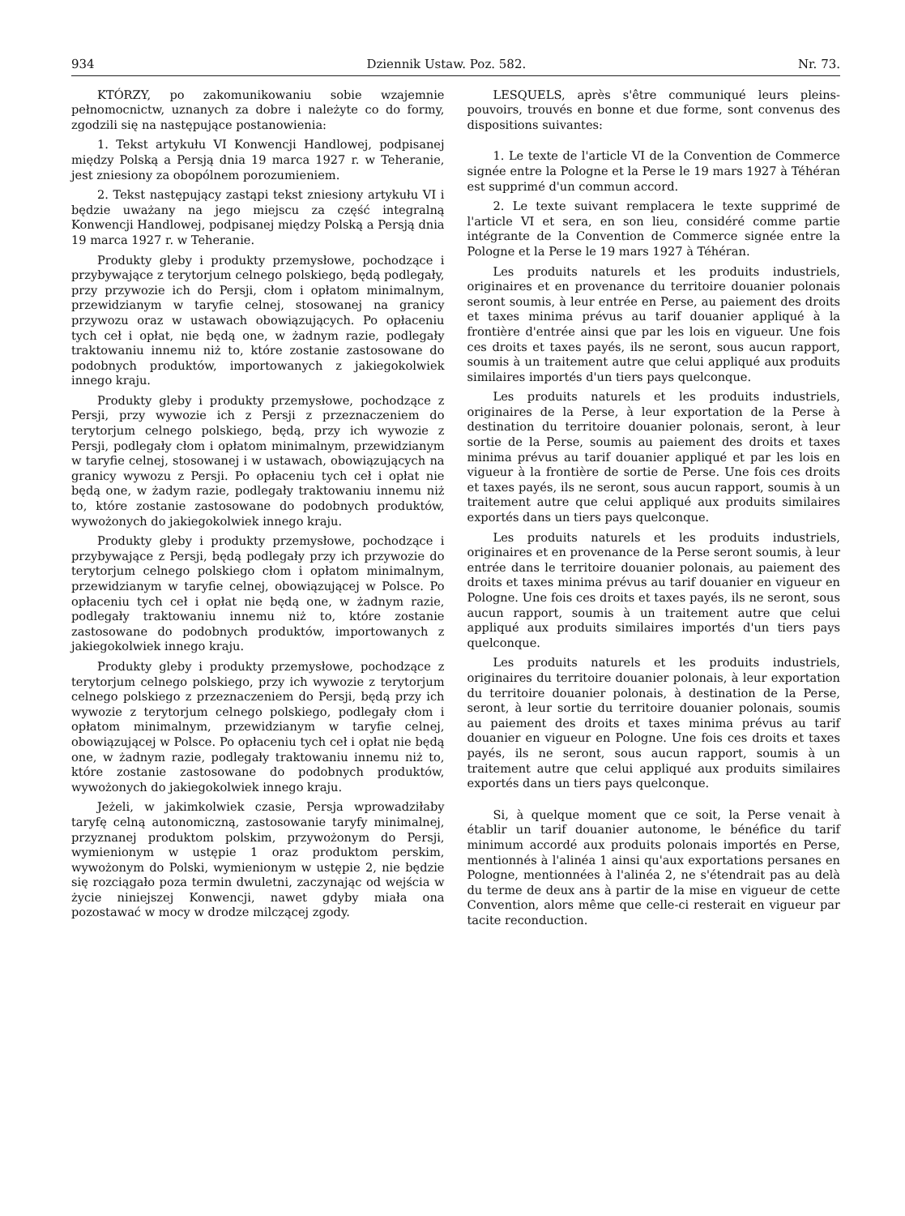934 Dziennik Ustaw. Poz. 582. Nr. 73.
KTÓRZY, po zakomunikowaniu sobie wzajemnie pełnomocnictw, uznanych za dobre i należyte co do formy, zgodzili się na następujące postanowienia:
1. Tekst artykułu VI Konwencji Handlowej, podpisanej między Polską a Persją dnia 19 marca 1927 r. w Teheranie, jest zniesiony za obopólnem porozumieniem.
2. Tekst następujący zastąpi tekst zniesiony artykułu VI i będzie uważany na jego miejscu za część integralną Konwencji Handlowej, podpisanej między Polską a Persją dnia 19 marca 1927 r. w Teheranie.
Produkty gleby i produkty przemysłowe, pochodzące i przybywające z terytorjum celnego polskiego, będą podlegały, przy przywozie ich do Persji, cłom i opłatom minimalnym, przewidzianym w taryfie celnej, stosowanej na granicy przywozu oraz w ustawach obowiązujących. Po opłaceniu tych ceł i opłat, nie będą one, w żadnym razie, podlegały traktowaniu innemu niż to, które zostanie zastosowane do podobnych produktów, importowanych z jakiegokolwiek innego kraju.
Produkty gleby i produkty przemysłowe, pochodzące z Persji, przy wywozie ich z Persji z przeznaczeniem do terytorjum celnego polskiego, będą, przy ich wywozie z Persji, podlegały cłom i opłatom minimalnym, przewidzianym w taryfie celnej, stosowanej i w ustawach, obowiązujących na granicy wywozu z Persji. Po opłaceniu tych ceł i opłat nie będą one, w żadym razie, podlegały traktowaniu innemu niż to, które zostanie zastosowane do podobnych produktów, wywożonych do jakiegokolwiek innego kraju.
Produkty gleby i produkty przemysłowe, pochodzące i przybywające z Persji, będą podlegały przy ich przywozie do terytorjum celnego polskiego cłom i opłatom minimalnym, przewidzianym w taryfie celnej, obowiązującej w Polsce. Po opłaceniu tych ceł i opłat nie będą one, w żadnym razie, podlegały traktowaniu innemu niż to, które zostanie zastosowane do podobnych produktów, importowanych z jakiegokolwiek innego kraju.
Produkty gleby i produkty przemysłowe, pochodzące z terytorjum celnego polskiego, przy ich wywozie z terytorjum celnego polskiego z przeznaczeniem do Persji, będą przy ich wywozie z terytorjum celnego polskiego, podlegały cłom i opłatom minimalnym, przewidzianym w taryfie celnej, obowiązującej w Polsce. Po opłaceniu tych ceł i opłat nie będą one, w żadnym razie, podlegały traktowaniu innemu niż to, które zostanie zastosowane do podobnych produktów, wywożonych do jakiegokolwiek innego kraju.
Jeżeli, w jakimkolwiek czasie, Persja wprowadziłaby taryfę celną autonomiczną, zastosowanie taryfy minimalnej, przyznanej produktom polskim, przywożonym do Persji, wymienionym w ustępie 1 oraz produktom perskim, wywożonym do Polski, wymienionym w ustępie 2, nie będzie się rozciągało poza termin dwuletni, zaczynając od wejścia w życie niniejszej Konwencji, nawet gdyby miała ona pozostawać w mocy w drodze milczącej zgody.
LESQUELS, après s'être communiqué leurs pleins-pouvoirs, trouvés en bonne et due forme, sont convenus des dispositions suivantes:
1. Le texte de l'article VI de la Convention de Commerce signée entre la Pologne et la Perse le 19 mars 1927 à Téhéran est supprimé d'un commun accord.
2. Le texte suivant remplacera le texte supprimé de l'article VI et sera, en son lieu, considéré comme partie intégrante de la Convention de Commerce signée entre la Pologne et la Perse le 19 mars 1927 à Téhéran.
Les produits naturels et les produits industriels, originaires et en provenance du territoire douanier polonais seront soumis, à leur entrée en Perse, au paiement des droits et taxes minima prévus au tarif douanier appliqué à la frontière d'entrée ainsi que par les lois en vigueur. Une fois ces droits et taxes payés, ils ne seront, sous aucun rapport, soumis à un traitement autre que celui appliqué aux produits similaires importés d'un tiers pays quelconque.
Les produits naturels et les produits industriels, originaires de la Perse, à leur exportation de la Perse à destination du territoire douanier polonais, seront, à leur sortie de la Perse, soumis au paiement des droits et taxes minima prévus au tarif douanier appliqué et par les lois en vigueur à la frontière de sortie de Perse. Une fois ces droits et taxes payés, ils ne seront, sous aucun rapport, soumis à un traitement autre que celui appliqué aux produits similaires exportés dans un tiers pays quelconque.
Les produits naturels et les produits industriels, originaires et en provenance de la Perse seront soumis, à leur entrée dans le territoire douanier polonais, au paiement des droits et taxes minima prévus au tarif douanier en vigueur en Pologne. Une fois ces droits et taxes payés, ils ne seront, sous aucun rapport, soumis à un traitement autre que celui appliqué aux produits similaires importés d'un tiers pays quelconque.
Les produits naturels et les produits industriels, originaires du territoire douanier polonais, à leur exportation du territoire douanier polonais, à destination de la Perse, seront, à leur sortie du territoire douanier polonais, soumis au paiement des droits et taxes minima prévus au tarif douanier en vigueur en Pologne. Une fois ces droits et taxes payés, ils ne seront, sous aucun rapport, soumis à un traitement autre que celui appliqué aux produits similaires exportés dans un tiers pays quelconque.
Si, à quelque moment que ce soit, la Perse venait à établir un tarif douanier autonome, le bénéfice du tarif minimum accordé aux produits polonais importés en Perse, mentionnés à l'alinéa 1 ainsi qu'aux exportations persanes en Pologne, mentionnées à l'alinéa 2, ne s'étendrait pas au delà du terme de deux ans à partir de la mise en vigueur de cette Convention, alors même que celle-ci resterait en vigueur par tacite reconduction.